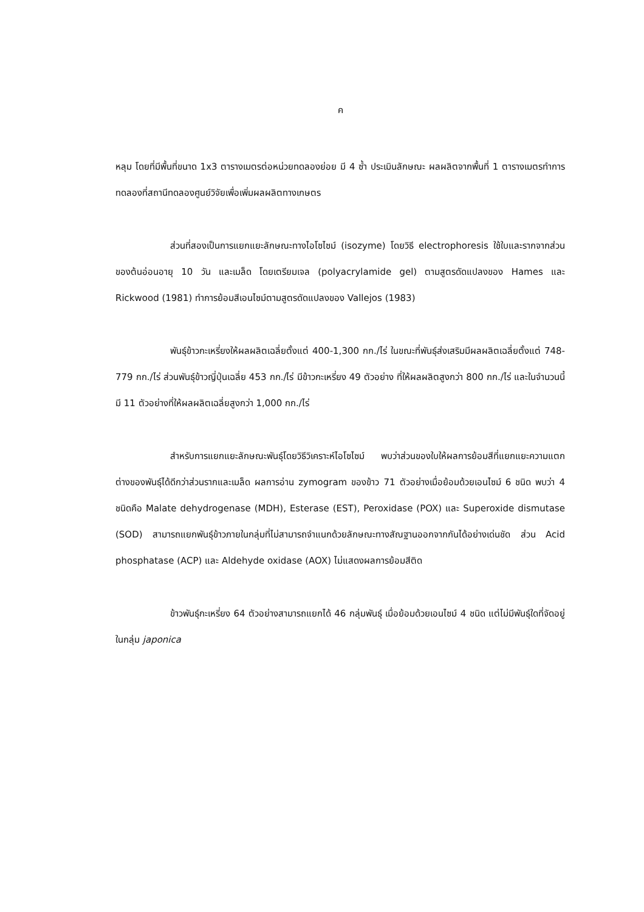ค
หลุม โดยที่มีพื้นที่ขนาด 1x3 ตารางเมตรต่อหน่วยทดลองย่อย มี 4 ซ้ำ ประเมินลักษณะ ผลผลิตจากพื้นที่ 1 ตารางเมตรทำการทดลองที่สถานีทดลองศูนย์วิจัยเพื่อเพิ่มผลผลิตทางเกษตร
ส่วนที่สองเป็นการแยกแยะลักษณะทางไอโซไซม์ (isozyme) โดยวิธี electrophoresis ใช้ใบและรากจากส่วนของต้นอ่อนอายุ 10 วัน และเมล็ด โดยเตรียมเจล (polyacrylamide gel) ตามสูตรดัดแปลงของ Hames และ Rickwood (1981) ทำการย้อมสีเอนไซม์ตามสูตรดัดแปลงของ Vallejos (1983)
พันธุ์ข้าวกะเหรี่ยงให้ผลผลิตเฉลี่ยตั้งแต่ 400-1,300 กก./ไร่ ในขณะที่พันธุ์ส่งเสริมมีผลผลิตเฉลี่ยตั้งแต่ 748-779 กก./ไร่ ส่วนพันธุ์ข้าวญี่ปุ่นเฉลี่ย 453 กก./ไร่ มีข้าวกะเหรี่ยง 49 ตัวอย่าง ที่ให้ผลผลิตสูงกว่า 800 กก./ไร่ และในจำนวนนี้มี 11 ตัวอย่างที่ให้ผลผลิตเฉลี่ยสูงกว่า 1,000 กก./ไร่
สำหรับการแยกแยะลักษณะพันธุ์โดยวิธีวิเคราะห์ไอโซไซม์ พบว่าส่วนของใบให้ผลการย้อมสีที่แยกแยะความแตกต่างของพันธุ์ได้ดีกว่าส่วนรากและเมล็ด ผลการอ่าน zymogram ของข้าว 71 ตัวอย่างเมื่อย้อมด้วยเอนไซม์ 6 ชนิด พบว่า 4 ชนิดคือ Malate dehydrogenase (MDH), Esterase (EST), Peroxidase (POX) และ Superoxide dismutase (SOD) สามารถแยกพันธุ์ข้าวภายในกลุ่มที่ไม่สามารถจำแนกด้วยลักษณะทางสัณฐานออกจากกันได้อย่างเด่นชัด ส่วน Acid phosphatase (ACP) และ Aldehyde oxidase (AOX) ไม่แสดงผลการย้อมสีติด
ข้าวพันธุ์กะเหรี่ยง 64 ตัวอย่างสามารถแยกได้ 46 กลุ่มพันธุ์ เมื่อย้อมด้วยเอนไซม์ 4 ชนิด แต่ไม่มีพันธุ์ใดที่จัดอยู่ในกลุ่ม japonica